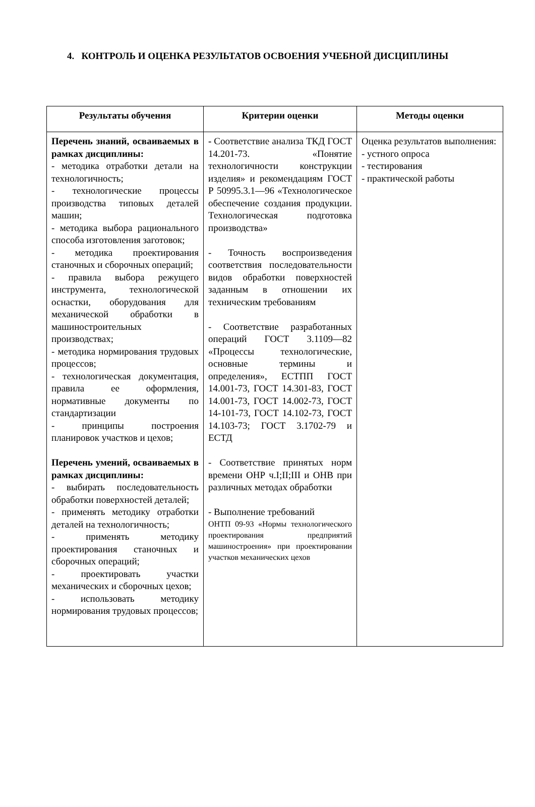4. КОНТРОЛЬ И ОЦЕНКА РЕЗУЛЬТАТОВ ОСВОЕНИЯ УЧЕБНОЙ ДИСЦИПЛИНЫ
| Результаты обучения | Критерии оценки | Методы оценки |
| --- | --- | --- |
| Перечень знаний, осваиваемых в рамках дисциплины: - методика отработки детали на технологичность; - технологические процессы производства типовых деталей машин; - методика выбора рационального способа изготовления заготовок; - методика проектирования станочных и сборочных операций; - правила выбора режущего инструмента, технологической оснастки, оборудования для механической обработки в машиностроительных производствах; - методика нормирования трудовых процессов; - технологическая документация, правила ее оформления, нормативные документы по стандартизации - принципы построения планировок участков и цехов; Перечень умений, осваиваемых в рамках дисциплины: - выбирать последовательность обработки поверхностей деталей; - применять методику отработки деталей на технологичность; - применять методику проектирования станочных и сборочных операций; - проектировать участки механических и сборочных цехов; - использовать методику нормирования трудовых процессов; | - Соответствие анализа ТКД ГОСТ 14.201-73. «Понятие технологичности конструкции изделия» и рекомендациям ГОСТ Р 50995.3.1—96 «Технологическое обеспечение создания продукции. Технологическая подготовка производства» - Точность воспроизведения соответствия последовательности видов обработки поверхностей заданным в отношении их техническим требованиям - Соответствие разработанных операций ГОСТ 3.1109—82 «Процессы технологические, основные термины и определения», ЕСТПП ГОСТ 14.001-73, ГОСТ 14.301-83, ГОСТ 14.001-73, ГОСТ 14.002-73, ГОСТ 14-101-73, ГОСТ 14.102-73, ГОСТ 14.103-73; ГОСТ 3.1702-79 и ЕСТД - Соответствие принятых норм времени ОНР ч.I;II;III и ОНВ при различных методах обработки - Выполнение требований ОНТП 09-93 «Нормы технологического проектирования предприятий машиностроения» при проектировании участков механических цехов | Оценка результатов выполнения: - устного опроса - тестирования - практической работы |